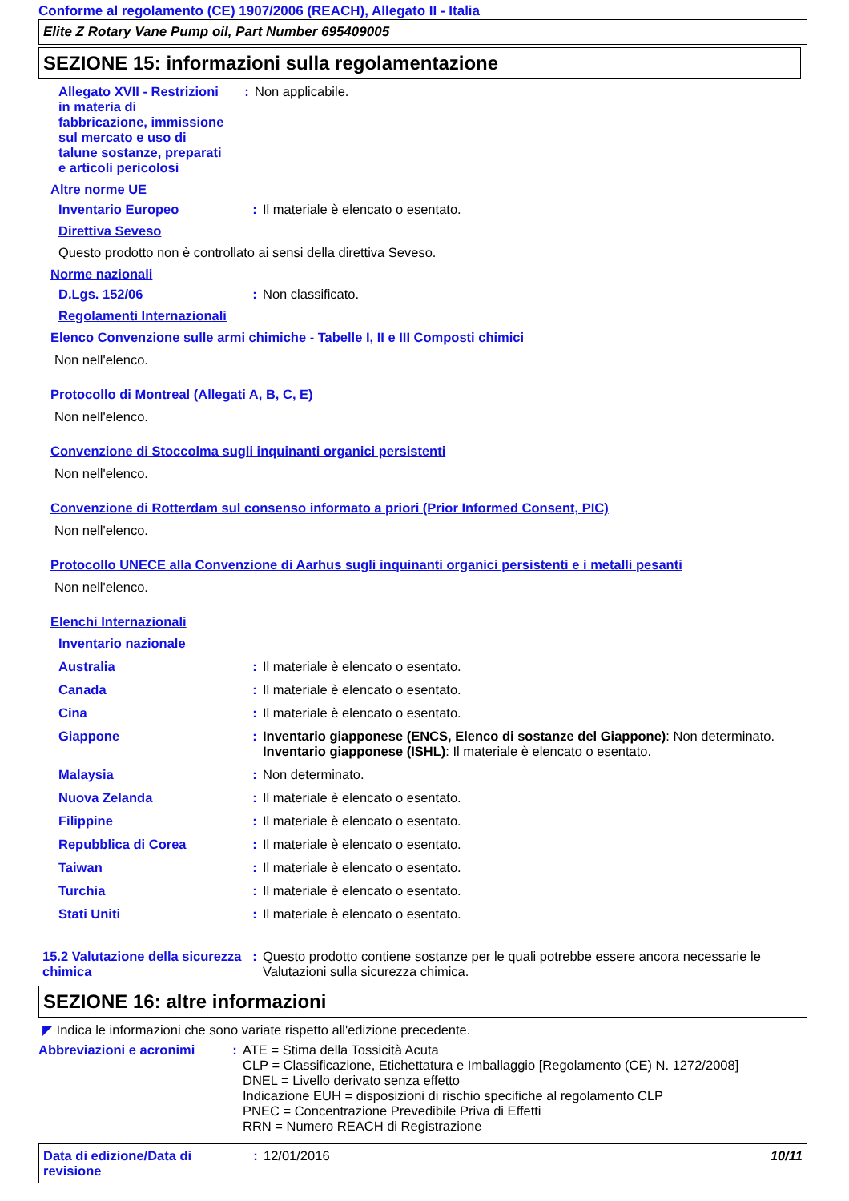Conforme al regolamento (CE) 1907/2006 (REACH), Allegato II - Italia
Elite Z Rotary Vane Pump oil, Part Number 695409005
SEZIONE 15: informazioni sulla regolamentazione
Allegato XVII - Restrizioni in materia di fabbricazione, immissione sul mercato e uso di talune sostanze, preparati e articoli pericolosi
: Non applicabile.
Altre norme UE
Inventario Europeo : Il materiale è elencato o esentato.
Direttiva Seveso
Questo prodotto non è controllato ai sensi della direttiva Seveso.
Norme nazionali
D.Lgs. 152/06 : Non classificato.
Regolamenti Internazionali
Elenco Convenzione sulle armi chimiche - Tabelle I, II e III Composti chimici
Non nell'elenco.
Protocollo di Montreal (Allegati A, B, C, E)
Non nell'elenco.
Convenzione di Stoccolma sugli inquinanti organici persistenti
Non nell'elenco.
Convenzione di Rotterdam sul consenso informato a priori (Prior Informed Consent, PIC)
Non nell'elenco.
Protocollo UNECE alla Convenzione di Aarhus sugli inquinanti organici persistenti e i metalli pesanti
Non nell'elenco.
Elenchi Internazionali
Inventario nazionale
Australia : Il materiale è elencato o esentato.
Canada : Il materiale è elencato o esentato.
Cina : Il materiale è elencato o esentato.
Giappone : Inventario giapponese (ENCS, Elenco di sostanze del Giappone): Non determinato.
Inventario giapponese (ISHL): Il materiale è elencato o esentato.
Malaysia : Non determinato.
Nuova Zelanda : Il materiale è elencato o esentato.
Filippine : Il materiale è elencato o esentato.
Repubblica di Corea : Il materiale è elencato o esentato.
Taiwan : Il materiale è elencato o esentato.
Turchia : Il materiale è elencato o esentato.
Stati Uniti : Il materiale è elencato o esentato.
15.2 Valutazione della sicurezza chimica
: Questo prodotto contiene sostanze per le quali potrebbe essere ancora necessarie le Valutazioni sulla sicurezza chimica.
SEZIONE 16: altre informazioni
◤ Indica le informazioni che sono variate rispetto all'edizione precedente.
Abbreviazioni e acronimi
: ATE = Stima della Tossicità Acuta
CLP = Classificazione, Etichettatura e Imballaggio [Regolamento (CE) N. 1272/2008]
DNEL = Livello derivato senza effetto
Indicazione EUH = disposizioni di rischio specifiche al regolamento CLP
PNEC = Concentrazione Prevedibile Priva di Effetti
RRN = Numero REACH di Registrazione
Data di edizione/Data di revisione
: 12/01/2016 10/11